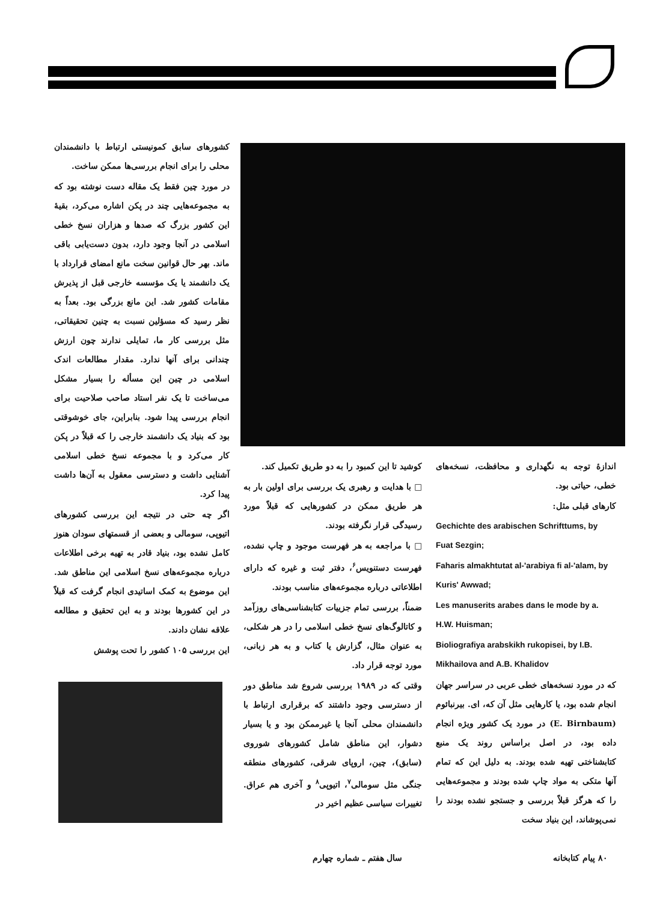کشورهای سابق کمونیستی ارتباط با دانشمندان محلی را برای انجام بررسی‌ها ممکن ساخت.
در مورد چین فقط یک مقاله دست نوشته بود که به مجموعه‌هایی چند در پکن اشاره می‌کرد، بقیهٔ این کشور بزرگ که صدها و هزاران نسخ خطی اسلامی در آنجا وجود دارد، بدون دست‌یابی باقی ماند. بهر حال قوانین سخت مانع امضای قرارداد با یک دانشمند یا یک مؤسسه خارجی قبل از پذیرش مقامات کشور شد. این مانع بزرگی بود. بعداً به نظر رسید که مسؤلین نسبت به چنین تحقیقاتی، مثل بررسی کار ما، تمایلی ندارند چون ارزش چندانی برای آنها ندارد. مقدار مطالعات اندک اسلامی در چین این مسأله را بسیار مشکل می‌ساخت تا یک نفر استاد صاحب صلاحیت برای انجام بررسی پیدا شود. بنابراین، جای خوشوقتی بود که بنیاد یک دانشمند خارجی را که قبلاً در پکن کار می‌کرد و با مجموعه نسخ خطی اسلامی آشنایی داشت و دسترسی معقول به آن‌ها داشت پیدا کرد.
اگر چه حتی در نتیجه این بررسی کشورهای اتیوپی، سومالی و بعضی از قسمتهای سودان هنوز کامل نشده بود، بنیاد قادر به تهیه برخی اطلاعات درباره مجموعه‌های نسخ اسلامی این مناطق شد. این موضوع به کمک اساتیدی انجام گرفت که قبلاً در این کشورها بودند و به این تحقیق و مطالعه علاقه نشان دادند.
این بررسی ۱۰۵ کشور را تحت پوشش
کوشید تا این کمبود را به دو طریق تکمیل کند.
□ با هدایت و رهبری یک بررسی برای اولین بار به هر طریق ممکن در کشورهایی که قبلاً مورد رسیدگی قرار نگرفته بودند.
□ با مراجعه به هر فهرست موجود و چاپ نشده، فهرست دستنویس<sup>۶</sup>، دفتر ثبت و غیره که دارای اطلاعاتی درباره مجموعه‌های مناسب بودند.
ضمناً، بررسی تمام جزییات کتابشناسی‌های روزآمد و کاتالوگ‌های نسخ خطی اسلامی را در هر شکلی، به عنوان مثال، گزارش یا کتاب و به هر زبانی، مورد توجه قرار داد.
وقتی که در ۱۹۸۹ بررسی شروع شد مناطق دور از دسترسی وجود داشتند که برقراری ارتباط با دانشمندان محلی آنجا یا غیرممکن بود و یا بسیار دشوار، این مناطق شامل کشورهای شوروی (سابق)، چین، اروپای شرقی، کشورهای منطقه جنگی مثل سومالی<sup>۷</sup>، اتیوپی<sup>۸</sup> و آخری هم عراق. تغییرات سیاسی عظیم اخیر در
اندازهٔ توجه به نگهداری و محافظت، نسخه‌های خطی، حیاتی بود.
کارهای قبلی مثل:
Gechichte des arabischen Schrifttums, by Fuat Sezgin;
Faharis almakhtutat al-'arabiya fi al-'alam, by Kuris' Awwad;
Les manuserits arabes dans le mode by a. H.W. Huisman;
Bioliografiya arabskikh rukopisei, by I.B. Mikhailova and A.B. Khalidov
که در مورد نسخه‌های خطی عربی در سراسر جهان انجام شده بود، یا کارهایی مثل آن که، ای. بیرنبائوم (E. Birnbaum) در مورد یک کشور ویژه انجام داده بود، در اصل براساس روند یک منبع کتابشناختی تهیه شده بودند. به دلیل این که تمام آنها متکی به مواد چاپ شده بودند و مجموعه‌هایی را که هرگز قبلاً بررسی و جستجو نشده بودند را نمی‌پوشاند، این بنیاد سخت
سال هفتم ـ شماره چهارم ۸۰ پیام کتابخانه